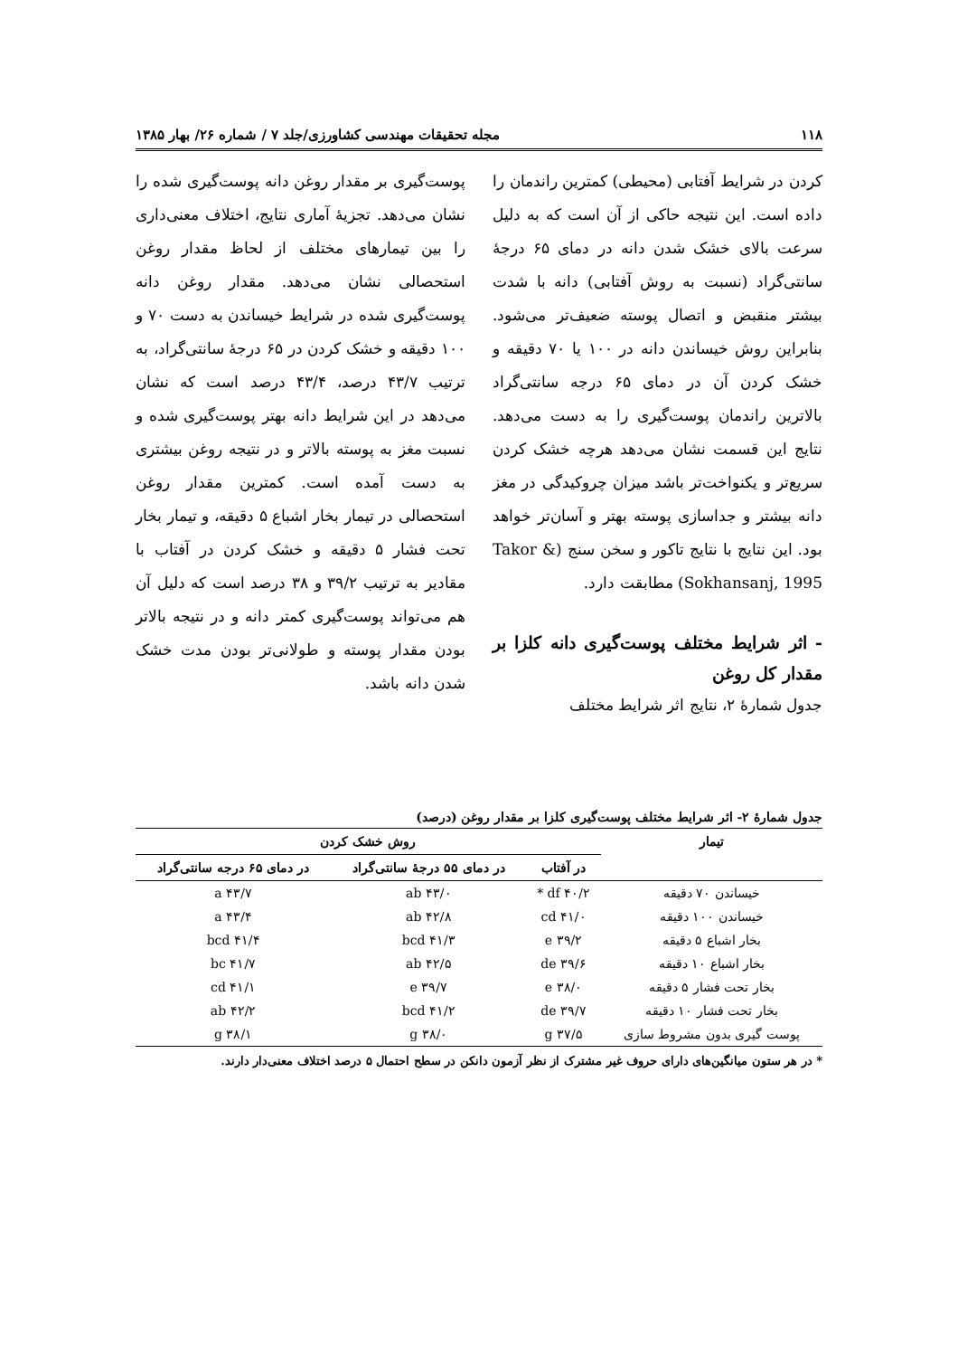۱۱۸ مجله تحقیقات مهندسی کشاورزی/جلد ۷ / شماره ۲۶/ بهار ۱۳۸۵
کردن در شرایط آفتابی (محیطی) کمترین راندمان را داده است. این نتیجه حاکی از آن است که به دلیل سرعت بالای خشک شدن دانه در دمای ۶۵ درجهٔ سانتی‌گراد (نسبت به روش آفتابی) دانه با شدت بیشتر منقبض و اتصال پوسته ضعیف‌تر می‌شود. بنابراین روش خیساندن دانه در ۱۰۰ یا ۷۰ دقیقه و خشک کردن آن در دمای ۶۵ درجه سانتی‌گراد بالاترین راندمان پوست‌گیری را به دست می‌دهد. نتایج این قسمت نشان می‌دهد هرچه خشک کردن سریع‌تر و یکنواخت‌تر باشد میزان چروکیدگی در مغز دانه بیشتر و جداسازی پوسته بهتر و آسان‌تر خواهد بود. این نتایج با نتایج تاکور و سخن سنج (Takor & Sokhansanj, 1995) مطابقت دارد.
- اثر شرایط مختلف پوست‌گیری دانه کلزا بر مقدار کل روغن
جدول شمارهٔ ۲، نتایج اثر شرایط مختلف
پوست‌گیری بر مقدار روغن دانه پوست‌گیری شده را نشان می‌دهد. تجزیهٔ آماری نتایج، اختلاف معنی‌داری را بین تیمارهای مختلف از لحاظ مقدار روغن استحصالی نشان می‌دهد. مقدار روغن دانه پوست‌گیری شده در شرایط خیساندن به دست ۷۰ و ۱۰۰ دقیقه و خشک کردن در ۶۵ درجهٔ سانتی‌گراد، به ترتیب ۴۳/۷ درصد، ۴۳/۴ درصد است که نشان می‌دهد در این شرایط دانه بهتر پوست‌گیری شده و نسبت مغز به پوسته بالاتر و در نتیجه روغن بیشتری به دست آمده است. کمترین مقدار روغن استحصالی در تیمار بخار اشباع ۵ دقیقه، و تیمار بخار تحت فشار ۵ دقیقه و خشک کردن در آفتاب با مقادیر به ترتیب ۳۹/۲ و ۳۸ درصد است که دلیل آن هم می‌تواند پوست‌گیری کمتر دانه و در نتیجه بالاتر بودن مقدار پوسته و طولانی‌تر بودن مدت خشک شدن دانه باشد.
جدول شمارهٔ ۲- اثر شرایط مختلف پوست‌گیری کلزا بر مقدار روغن (درصد)
| تیمار | روش خشک کردن | | |
| --- | --- | --- | --- |
| | در آفتاب | در دمای ۵۵ درجهٔ سانتی‌گراد | در دمای ۶۵ درجه سانتی‌گراد |
| خیساندن ۷۰ دقیقه | ۴۰/۲ df * | ۴۳/۰ ab | ۴۳/۷ a |
| خیساندن ۱۰۰ دقیقه | ۴۱/۰ cd | ۴۲/۸ ab | ۴۳/۴ a |
| بخار اشباع ۵ دقیقه | ۳۹/۲ e | ۴۱/۳ bcd | ۴۱/۴ bcd |
| بخار اشباع ۱۰ دقیقه | ۳۹/۶ de | ۴۲/۵ ab | ۴۱/۷ bc |
| بخار تحت فشار ۵ دقیقه | ۳۸/۰ e | ۳۹/۷ e | ۴۱/۱ cd |
| بخار تحت فشار ۱۰ دقیقه | ۳۹/۷ de | ۴۱/۲ bcd | ۴۲/۲ ab |
| پوست گیری بدون مشروط سازی | ۳۷/۵ g | ۳۸/۰ g | ۳۸/۱ g |
* در هر ستون میانگین‌های دارای حروف غیر مشترک از نظر آزمون دانکن در سطح احتمال ۵ درصد اختلاف معنی‌دار دارند.